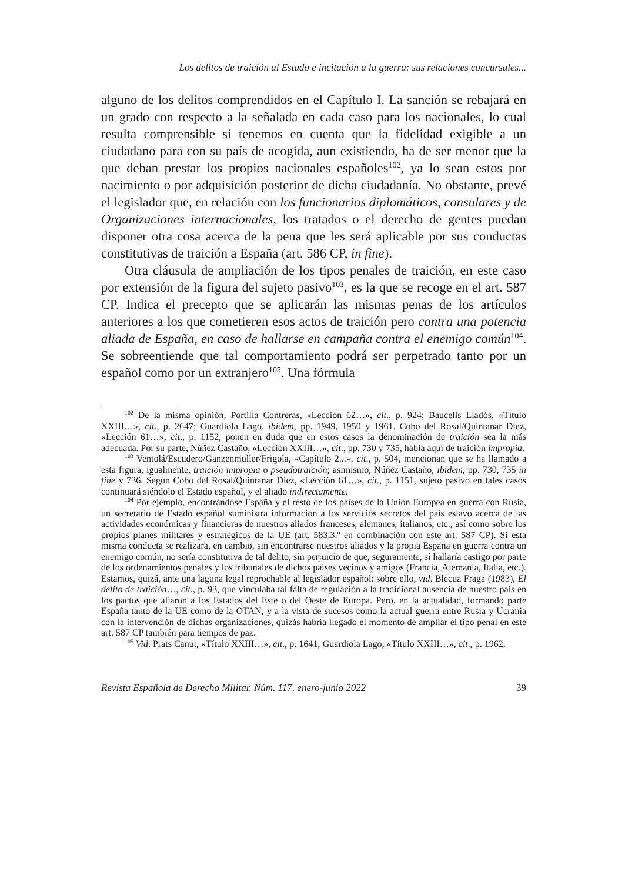Los delitos de traición al Estado e incitación a la guerra: sus relaciones concursales...
alguno de los delitos comprendidos en el Capítulo I. La sanción se rebajará en un grado con respecto a la señalada en cada caso para los nacionales, lo cual resulta comprensible si tenemos en cuenta que la fidelidad exigible a un ciudadano para con su país de acogida, aun existiendo, ha de ser menor que la que deban prestar los propios nacionales españoles<sup>102</sup>, ya lo sean estos por nacimiento o por adquisición posterior de dicha ciudadanía. No obstante, prevé el legislador que, en relación con los funcionarios diplomáticos, consulares y de Organizaciones internacionales, los tratados o el derecho de gentes puedan disponer otra cosa acerca de la pena que les será aplicable por sus conductas constitutivas de traición a España (art. 586 CP, in fine).
Otra cláusula de ampliación de los tipos penales de traición, en este caso por extensión de la figura del sujeto pasivo<sup>103</sup>, es la que se recoge en el art. 587 CP. Indica el precepto que se aplicarán las mismas penas de los artículos anteriores a los que cometieren esos actos de traición pero contra una potencia aliada de España, en caso de hallarse en campaña contra el enemigo común<sup>104</sup>. Se sobreentiende que tal comportamiento podrá ser perpetrado tanto por un español como por un extranjero<sup>105</sup>. Una fórmula
<sup>102</sup> De la misma opinión, Portilla Contreras, «Lección 62…», cit., p. 924; Baucells Lladós, «Título XXIII…», cit., p. 2647; Guardiola Lago, ibidem, pp. 1949, 1950 y 1961. Cobo del Rosal/Quintanar Díez, «Lección 61…», cit., p. 1152, ponen en duda que en estos casos la denominación de traición sea la más adecuada. Por su parte, Núñez Castaño, «Lección XXIII…», cit., pp. 730 y 735, habla aquí de traición impropia.
<sup>103</sup> Ventolá/Escudero/Ganzenmüller/Frigola, «Capítulo 2...», cit., p. 504, mencionan que se ha llamado a esta figura, igualmente, traición impropia o pseudotraición; asimismo, Núñez Castaño, ibidem, pp. 730, 735 in fine y 736. Según Cobo del Rosal/Quintanar Díez, «Lección 61…», cit., p. 1151, sujeto pasivo en tales casos continuará siéndolo el Estado español, y el aliado indirectamente.
<sup>104</sup> Por ejemplo, encontrándose España y el resto de los países de la Unión Europea en guerra con Rusia, un secretario de Estado español suministra información a los servicios secretos del país eslavo acerca de las actividades económicas y financieras de nuestros aliados franceses, alemanes, italianos, etc., así como sobre los propios planes militares y estratégicos de la UE (art. 583.3.º en combinación con este art. 587 CP). Si esta misma conducta se realizara, en cambio, sin encontrarse nuestros aliados y la propia España en guerra contra un enemigo común, no sería constitutiva de tal delito, sin perjuicio de que, seguramente, sí hallaría castigo por parte de los ordenamientos penales y los tribunales de dichos países vecinos y amigos (Francia, Alemania, Italia, etc.). Estamos, quizá, ante una laguna legal reprochable al legislador español: sobre ello, vid. Blecua Fraga (1983), El delito de traición…, cit., p. 93, que vinculaba tal falta de regulación a la tradicional ausencia de nuestro país en los pactos que aliaron a los Estados del Este o del Oeste de Europa. Pero, en la actualidad, formando parte España tanto de la UE como de la OTAN, y a la vista de sucesos como la actual guerra entre Rusia y Ucrania con la intervención de dichas organizaciones, quizás habría llegado el momento de ampliar el tipo penal en este art. 587 CP también para tiempos de paz.
<sup>105</sup> Vid. Prats Canut, «Título XXIII…», cit., p. 1641; Guardiola Lago, «Título XXIII…», cit., p. 1962.
Revista Española de Derecho Militar. Núm. 117, enero-junio 2022 39